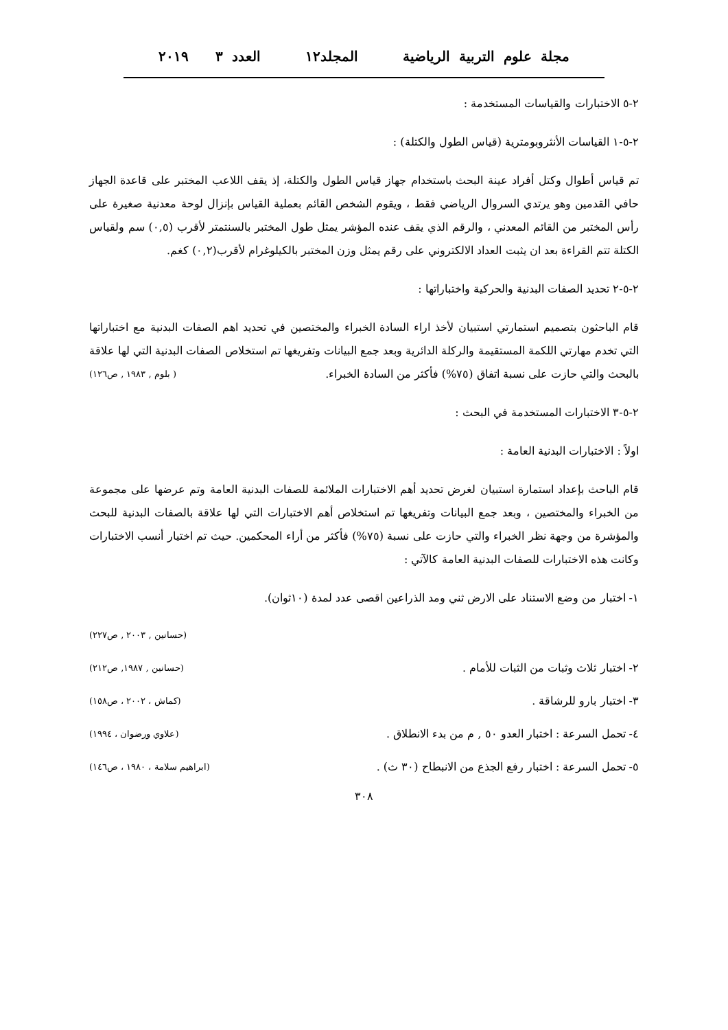مجلة علوم التربية الرياضية المجلد١٢ العدد ٣ ٢٠١٩
٢-٥ الاختبارات والقياسات المستخدمة :
٢-٥-١ القياسات الأنثروبومترية (قياس الطول والكتلة) :
تم قياس أطوال وكتل أفراد عينة البحث باستخدام جهاز قياس الطول والكتلة، إذ يقف اللاعب المختبر على قاعدة الجهاز حافي القدمين وهو يرتدي السروال الرياضي فقط ، ويقوم الشخص القائم بعملية القياس بإنزال لوحة معدنية صغيرة على رأس المختبر من القائم المعدني ، والرقم الذي يقف عنده المؤشر يمثل طول المختبر بالسنتمتر لأقرب (٠,٥) سم ولقياس الكتلة تتم القراءة بعد ان يثبت العداد الالكتروني على رقم يمثل وزن المختبر بالكيلوغرام لأقرب(٠,٢) كغم.
٢-٥-٢ تحديد الصفات البدنية والحركية واختباراتها :
قام الباحثون بتصميم استمارتي استبيان لأخذ اراء السادة الخبراء والمختصين في تحديد اهم الصفات البدنية مع اختباراتها التي تخدم مهارتي اللكمة المستقيمة والركلة الدائرية وبعد جمع البيانات وتفريغها تم استخلاص الصفات البدنية التي لها علاقة بالبحث والتي حازت على نسبة اتفاق (٧٥%) فأكثر من السادة الخبراء. ( بلوم , ١٩٨٣ , ص١٢٦)
٢-٥-٣ الاختبارات المستخدمة في البحث :
اولاً : الاختبارات البدنية العامة :
قام الباحث بإعداد استمارة استبيان لغرض تحديد أهم الاختبارات الملائمة للصفات البدنية العامة وتم عرضها على مجموعة من الخبراء والمختصين ، وبعد جمع البيانات وتفريغها تم استخلاص أهم الاختبارات التي لها علاقة بالصفات البدنية للبحث والمؤشرة من وجهة نظر الخبراء والتي حازت على نسبة (٧٥%) فأكثر من أراء المحكمين. حيث تم اختيار أنسب الاختبارات وكانت هذه الاختبارات للصفات البدنية العامة كالآتي :
١- اختبار من وضع الاستناد على الارض ثني ومد الذراعين اقصى عدد لمدة (١٠ثوان).
(حسانين , ٢٠٠٣ , ص٢٢٧)
٢- اختبار ثلاث وثبات من الثبات للأمام . (حسانين , ١٩٨٧, ص٢١٢)
٣- اختبار بارو للرشاقة . (كماش ، ٢٠٠٢ ، ص١٥٨)
٤- تحمل السرعة : اختبار العدو ٥٠ , م من بدء الانطلاق . (علاوي ورضوان ، ١٩٩٤)
٥- تحمل السرعة : اختبار رفع الجذع من الانبطاح (٣٠ ث) . (ابراهيم سلامة ، ١٩٨٠ ، ص١٤٦)
٣٠٨